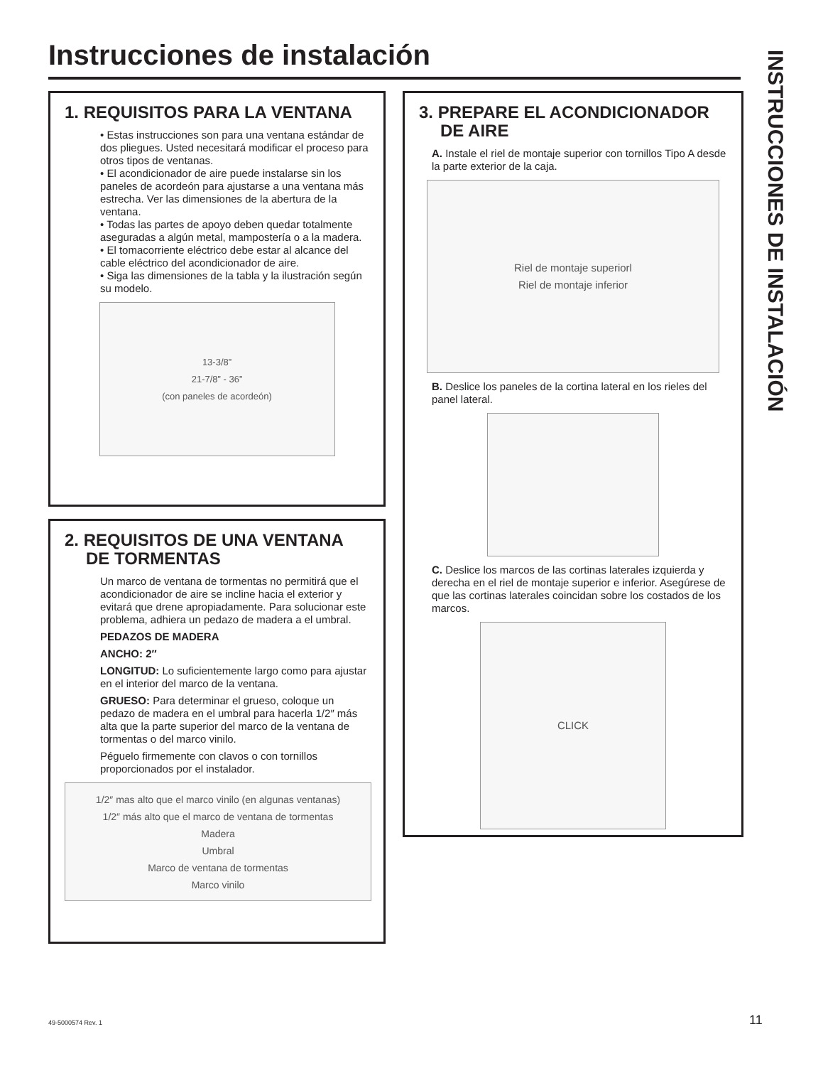Instrucciones de instalación
INSTRUCCIONES DE INSTALACIÓN
1. REQUISITOS PARA LA VENTANA
• Estas instrucciones son para una ventana estándar de dos pliegues. Usted necesitará modificar el proceso para otros tipos de ventanas.
• El acondicionador de aire puede instalarse sin los paneles de acordeón para ajustarse a una ventana más estrecha. Ver las dimensiones de la abertura de la ventana.
• Todas las partes de apoyo deben quedar totalmente aseguradas a algún metal, mampostería o a la madera.
• El tomacorriente eléctrico debe estar al alcance del cable eléctrico del acondicionador de aire.
• Siga las dimensiones de la tabla y la ilustración según su modelo.
13-3/8”
21-7/8” - 36”
(con paneles de acordeón)
2. REQUISITOS DE UNA VENTANA DE TORMENTAS
Un marco de ventana de tormentas no permitirá que el acondicionador de aire se incline hacia el exterior y evitará que drene apropiadamente. Para solucionar este problema, adhiera un pedazo de madera a el umbral.
PEDAZOS DE MADERA
ANCHO: 2″
LONGITUD: Lo suficientemente largo como para ajustar en el interior del marco de la ventana.
GRUESO: Para determinar el grueso, coloque un pedazo de madera en el umbral para hacerla 1/2″ más alta que la parte superior del marco de la ventana de tormentas o del marco vinilo.
Péguelo firmemente con clavos o con tornillos proporcionados por el instalador.
1/2″ mas alto que el marco vinilo (en algunas ventanas)
1/2″ más alto que el marco de ventana de tormentas
Madera
Umbral
Marco de ventana de tormentas
Marco vinilo
3. PREPARE EL ACONDICIONADOR DE AIRE
A. Instale el riel de montaje superior con tornillos Tipo A desde la parte exterior de la caja.
Riel de montaje superiorl
Riel de montaje inferior
B. Deslice los paneles de la cortina lateral en los rieles del panel lateral.
C. Deslice los marcos de las cortinas laterales izquierda y derecha en el riel de montaje superior e inferior. Asegúrese de que las cortinas laterales coincidan sobre los costados de los marcos.
CLICK
49-5000574 Rev. 1 11